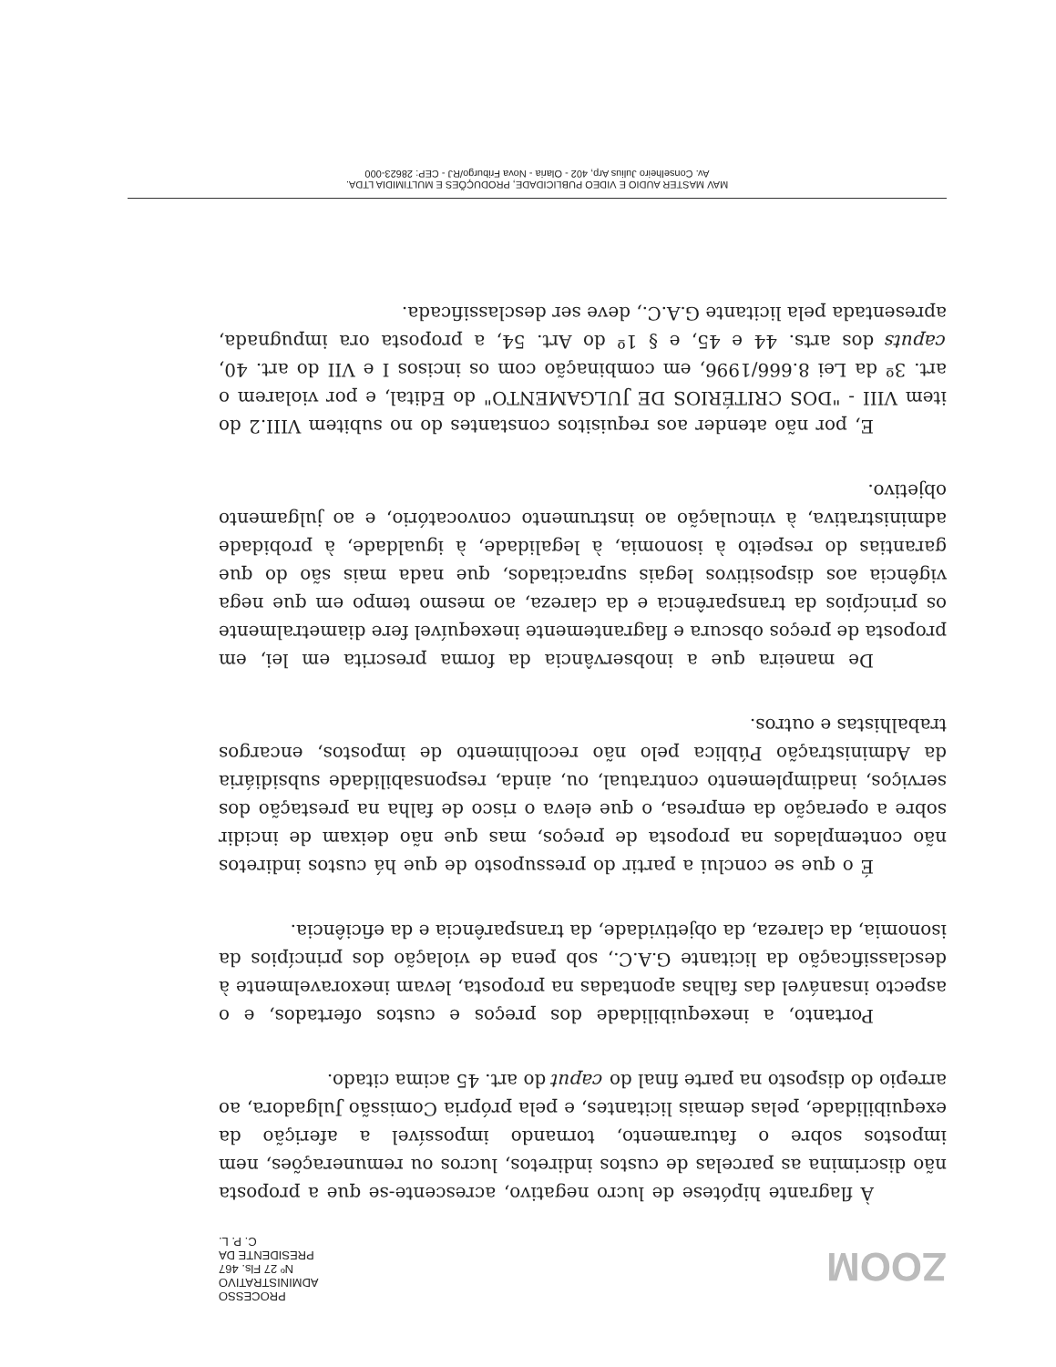PROCESSO ADMINISTRATIVO
Nº 27 Fls. 467
PRESIDENTE DA C. P. L.
ZOOM
À flagrante hipótese de lucro negativo, acrescente-se que a proposta não discrimina as parcelas de custos indiretos, lucros ou remunerações, nem impostos sobre o faturamento, tornando impossível a aferição da exequibilidade, pelas demais licitantes, e pela própria Comissão Julgadora, ao arrepio do disposto na parte final do caput do art. 45 acima citado.
Portanto, a inexequibilidade dos preços e custos ofertados, e o aspecto insanável das falhas apontadas na proposta, levam inexoravelmente à desclassificação da licitante G.A.C., sob pena de violação dos princípios da isonomia, da clareza, da objetividade, da transparência e da eficiência.
É o que se conclui a partir do pressuposto de que há custos indiretos não contemplados na proposta de preços, mas que não deixam de incidir sobre a operação da empresa, o que eleva o risco de falha na prestação dos serviços, inadimplemento contratual, ou, ainda, responsabilidade subsidiária da Administração Pública pelo não recolhimento de impostos, encargos trabalhistas e outros.
De maneira que a inobservância da forma prescrita em lei, em proposta de preços obscura e flagrantemente inexequível fere diametralmente os princípios da transparência e da clareza, ao mesmo tempo em que nega vigência aos dispositivos legais supracitados, que nada mais são do que garantias do respeito à isonomia, à legalidade, à igualdade, à probidade administrativa, à vinculação ao instrumento convocatório, e ao julgamento objetivo.
E, por não atender aos requisitos constantes do no subitem VIII.2 do item VIII - "DOS CRITÉRIOS DE JULGAMENTO" do Edital, e por violarem o art. 3º da Lei 8.666/1996, em combinação com os incisos I e VII do art. 40, caputs dos arts. 44 e 45, e § 1º do Art. 54, a proposta ora impugnada, apresentada pela licitante G.A.C., deve ser desclassificada.
MAV MASTER AUDIO E VIDEO PUBLICIDADE, PRODUÇÕES E MULTIMIDIA LTDA.
Av. Conselheiro Julius Arp, 402 - Olaria - Nova Friburgo/RJ - CEP: 28623-000